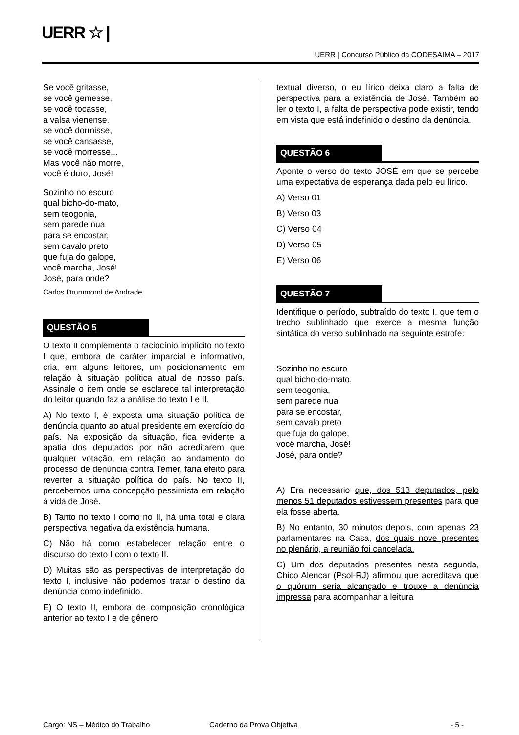UERR ☆ |
UERR | Concurso Público da CODESAIMA – 2017
Se você gritasse,
se você gemesse,
se você tocasse,
a valsa vienense,
se você dormisse,
se você cansasse,
se você morresse...
Mas você não morre,
você é duro, José!
Sozinho no escuro
qual bicho-do-mato,
sem teogonia,
sem parede nua
para se encostar,
sem cavalo preto
que fuja do galope,
você marcha, José!
José, para onde?
Carlos Drummond de Andrade
QUESTÃO 5
O texto II complementa o raciocínio implícito no texto I que, embora de caráter imparcial e informativo, cria, em alguns leitores, um posicionamento em relação à situação política atual de nosso país. Assinale o item onde se esclarece tal interpretação do leitor quando faz a análise do texto I e II.
A) No texto I, é exposta uma situação política de denúncia quanto ao atual presidente em exercício do país. Na exposição da situação, fica evidente a apatia dos deputados por não acreditarem que qualquer votação, em relação ao andamento do processo de denúncia contra Temer, faria efeito para reverter a situação política do país. No texto II, percebemos uma concepção pessimista em relação à vida de José.
B) Tanto no texto I como no II, há uma total e clara perspectiva negativa da existência humana.
C) Não há como estabelecer relação entre o discurso do texto I com o texto II.
D) Muitas são as perspectivas de interpretação do texto I, inclusive não podemos tratar o destino da denúncia como indefinido.
E) O texto II, embora de composição cronológica anterior ao texto I e de gênero
textual diverso, o eu lírico deixa claro a falta de perspectiva para a existência de José. Também ao ler o texto I, a falta de perspectiva pode existir, tendo em vista que está indefinido o destino da denúncia.
QUESTÃO 6
Aponte o verso do texto JOSÉ em que se percebe uma expectativa de esperança dada pelo eu lírico.
A) Verso 01
B) Verso 03
C) Verso 04
D) Verso 05
E) Verso 06
QUESTÃO 7
Identifique o período, subtraído do texto I, que tem o trecho sublinhado que exerce a mesma função sintática do verso sublinhado na seguinte estrofe:
Sozinho no escuro
qual bicho-do-mato,
sem teogonia,
sem parede nua
para se encostar,
sem cavalo preto
que fuja do galope,
você marcha, José!
José, para onde?
A) Era necessário que, dos 513 deputados, pelo menos 51 deputados estivessem presentes para que ela fosse aberta.
B) No entanto, 30 minutos depois, com apenas 23 parlamentares na Casa, dos quais nove presentes no plenário, a reunião foi cancelada.
C) Um dos deputados presentes nesta segunda, Chico Alencar (Psol-RJ) afirmou que acreditava que o quórum seria alcançado e trouxe a denúncia impressa para acompanhar a leitura
Cargo: NS – Médico do Trabalho Caderno da Prova Objetiva - 5 -